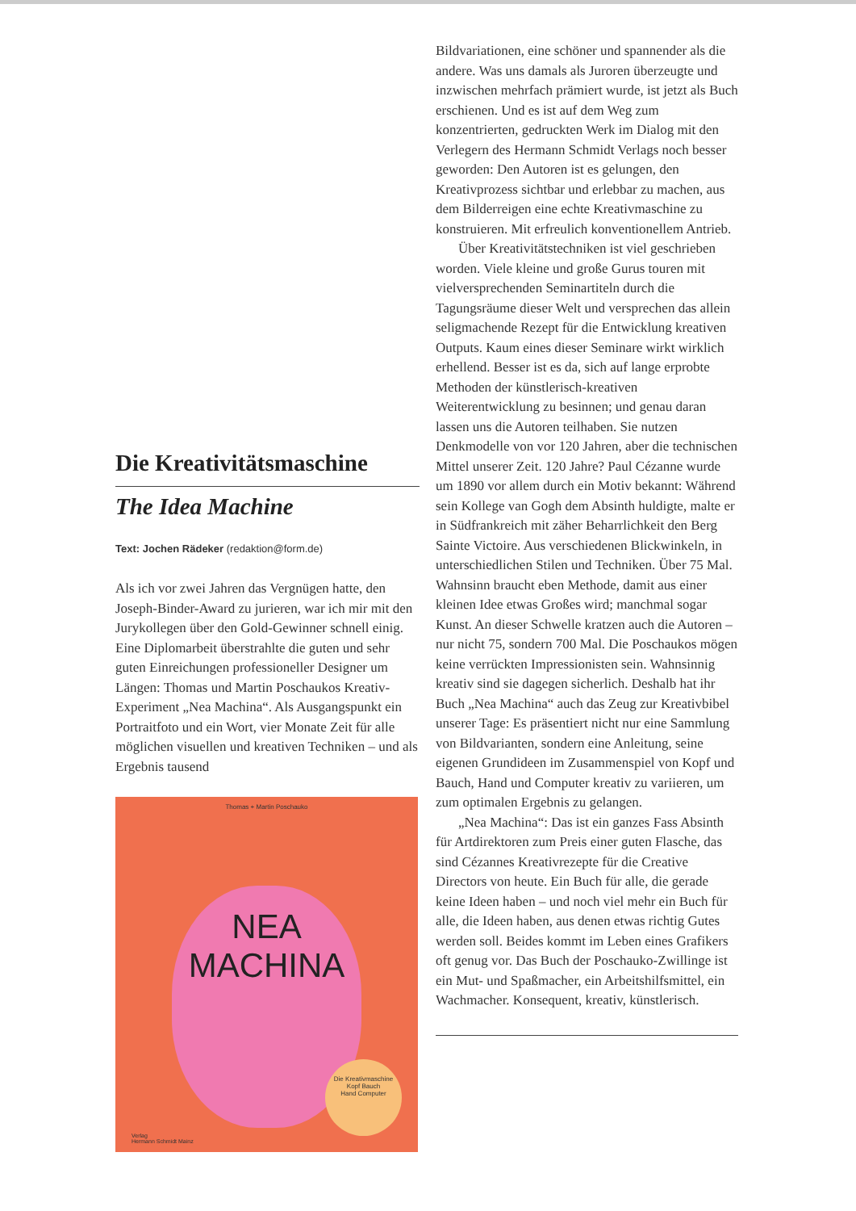Die Kreativitätsmaschine
The Idea Machine
Text: Jochen Rädeker (redaktion@form.de)
Als ich vor zwei Jahren das Vergnügen hatte, den Joseph-Binder-Award zu jurieren, war ich mir mit den Jurykollegen über den Gold-Gewinner schnell einig. Eine Diplomarbeit überstrahlte die guten und sehr guten Einreichungen professioneller Designer um Längen: Thomas und Martin Poschaukos Kreativ-Experiment „Nea Machina“. Als Ausgangspunkt ein Portraitfoto und ein Wort, vier Monate Zeit für alle möglichen visuellen und kreativen Techniken – und als Ergebnis tausend
Thomas + Martin Poschauko
NEA
MACHINA
Die Kreativmaschine
Kopf Bauch
Hand Computer
Verlag
Hermann Schmidt Mainz
Bildvariationen, eine schöner und spannender als die andere. Was uns damals als Juroren überzeugte und inzwischen mehrfach prämiert wurde, ist jetzt als Buch erschienen. Und es ist auf dem Weg zum konzentrierten, gedruckten Werk im Dialog mit den Verlegern des Hermann Schmidt Verlags noch besser geworden: Den Autoren ist es gelungen, den Kreativprozess sichtbar und erlebbar zu machen, aus dem Bilderreigen eine echte Kreativmaschine zu konstruieren. Mit erfreulich konventionellem Antrieb.
Über Kreativitätstechniken ist viel geschrieben worden. Viele kleine und große Gurus touren mit vielversprechenden Seminartiteln durch die Tagungsräume dieser Welt und versprechen das allein seligmachende Rezept für die Entwicklung kreativen Outputs. Kaum eines dieser Seminare wirkt wirklich erhellend. Besser ist es da, sich auf lange erprobte Methoden der künstlerisch-kreativen Weiterentwicklung zu besinnen; und genau daran lassen uns die Autoren teilhaben. Sie nutzen Denkmodelle von vor 120 Jahren, aber die technischen Mittel unserer Zeit. 120 Jahre? Paul Cézanne wurde um 1890 vor allem durch ein Motiv bekannt: Während sein Kollege van Gogh dem Absinth huldigte, malte er in Südfrankreich mit zäher Beharrlichkeit den Berg Sainte Victoire. Aus verschiedenen Blickwinkeln, in unterschiedlichen Stilen und Techniken. Über 75 Mal. Wahnsinn braucht eben Methode, damit aus einer kleinen Idee etwas Großes wird; manchmal sogar Kunst. An dieser Schwelle kratzen auch die Autoren – nur nicht 75, sondern 700 Mal. Die Poschaukos mögen keine verrückten Impressionisten sein. Wahnsinnig kreativ sind sie dagegen sicherlich. Deshalb hat ihr Buch „Nea Machina“ auch das Zeug zur Kreativbibel unserer Tage: Es präsentiert nicht nur eine Sammlung von Bildvarianten, sondern eine Anleitung, seine eigenen Grundideen im Zusammenspiel von Kopf und Bauch, Hand und Computer kreativ zu variieren, um zum optimalen Ergebnis zu gelangen.
„Nea Machina“: Das ist ein ganzes Fass Absinth für Artdirektoren zum Preis einer guten Flasche, das sind Cézannes Kreativrezepte für die Creative Directors von heute. Ein Buch für alle, die gerade keine Ideen haben – und noch viel mehr ein Buch für alle, die Ideen haben, aus denen etwas richtig Gutes werden soll. Beides kommt im Leben eines Grafikers oft genug vor. Das Buch der Poschauko-Zwillinge ist ein Mut- und Spaßmacher, ein Arbeitshilfsmittel, ein Wachmacher. Konsequent, kreativ, künstlerisch.